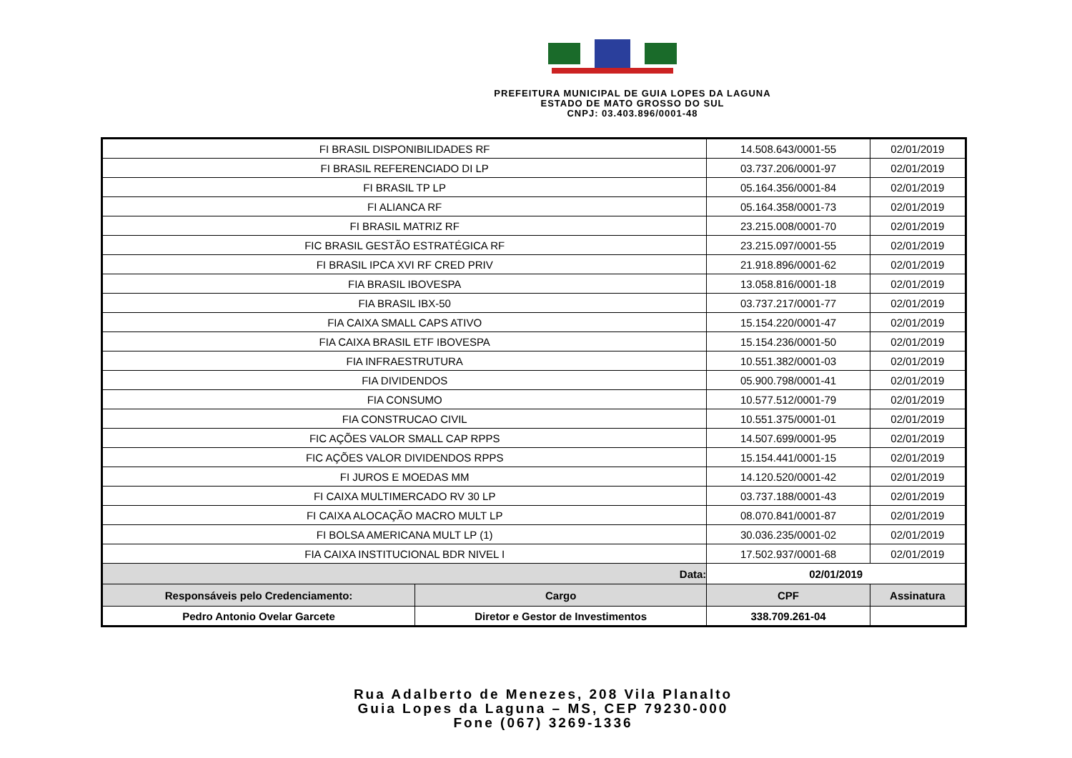PREFEITURA MUNICIPAL DE GUIA LOPES DA LAGUNA
ESTADO DE MATO GROSSO DO SUL
CNPJ: 03.403.896/0001-48
| FI BRASIL DISPONIBILIDADES RF | | 14.508.643/0001-55 | | | 02/01/2019 |
| FI BRASIL REFERENCIADO DI LP | | 03.737.206/0001-97 | | | 02/01/2019 |
| FI BRASIL TP LP | | 05.164.356/0001-84 | | | 02/01/2019 |
| FI ALIANCA RF | | 05.164.358/0001-73 | | | 02/01/2019 |
| FI BRASIL MATRIZ RF | | 23.215.008/0001-70 | | | 02/01/2019 |
| FIC BRASIL GESTÃO ESTRATÉGICA RF | | 23.215.097/0001-55 | | | 02/01/2019 |
| FI BRASIL IPCA XVI RF CRED PRIV | | 21.918.896/0001-62 | | | 02/01/2019 |
| FIA BRASIL IBOVESPA | | 13.058.816/0001-18 | | | 02/01/2019 |
| FIA BRASIL IBX-50 | | 03.737.217/0001-77 | | | 02/01/2019 |
| FIA CAIXA SMALL CAPS ATIVO | | 15.154.220/0001-47 | | | 02/01/2019 |
| FIA CAIXA BRASIL ETF IBOVESPA | | 15.154.236/0001-50 | | | 02/01/2019 |
| FIA INFRAESTRUTURA | | 10.551.382/0001-03 | | | 02/01/2019 |
| FIA DIVIDENDOS | | 05.900.798/0001-41 | | | 02/01/2019 |
| FIA CONSUMO | | 10.577.512/0001-79 | | | 02/01/2019 |
| FIA CONSTRUCAO CIVIL | | 10.551.375/0001-01 | | | 02/01/2019 |
| FIC AÇÕES VALOR SMALL CAP RPPS | | 14.507.699/0001-95 | | | 02/01/2019 |
| FIC AÇÕES VALOR DIVIDENDOS RPPS | | 15.154.441/0001-15 | | | 02/01/2019 |
| FI JUROS E MOEDAS MM | | 14.120.520/0001-42 | | | 02/01/2019 |
| FI CAIXA MULTIMERCADO RV 30 LP | | 03.737.188/0001-43 | | | 02/01/2019 |
| FI CAIXA ALOCAÇÃO MACRO MULT LP | | 08.070.841/0001-87 | | | 02/01/2019 |
| FI BOLSA AMERICANA MULT LP (1) | | 30.036.235/0001-02 | | | 02/01/2019 |
| FIA CAIXA INSTITUCIONAL BDR NIVEL I | | 17.502.937/0001-68 | | | 02/01/2019 |
| Data: | | | 02/01/2019 | | |
| Responsáveis pelo Credenciamento: | Cargo | | CPF | Assinatura | |
| Pedro Antonio Ovelar Garcete | Diretor e Gestor de Investimentos | | 338.709.261-04 | | |
Rua Adalberto de Menezes, 208 Vila Planalto
Guia Lopes da Laguna – MS, CEP 79230-000
Fone (067) 3269-1336